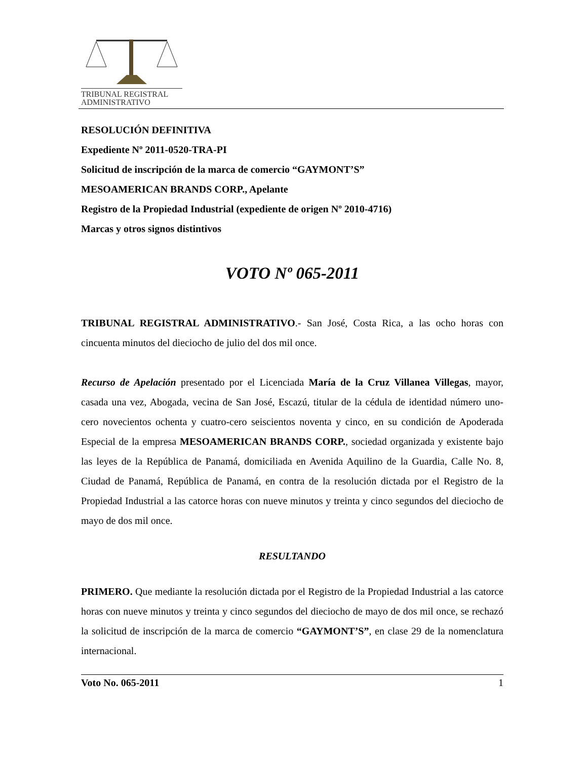TRIBUNAL REGISTRAL
ADMINISTRATIVO
RESOLUCIÓN DEFINITIVA
Expediente Nº 2011-0520-TRA-PI
Solicitud de inscripción de la marca de comercio “GAYMONT’S”
MESOAMERICAN BRANDS CORP., Apelante
Registro de la Propiedad Industrial (expediente de origen Nº 2010-4716)
Marcas y otros signos distintivos
VOTO Nº 065-2011
TRIBUNAL REGISTRAL ADMINISTRATIVO.- San José, Costa Rica, a las ocho horas con cincuenta minutos del dieciocho de julio del dos mil once.
Recurso de Apelación presentado por el Licenciada María de la Cruz Villanea Villegas, mayor, casada una vez, Abogada, vecina de San José, Escazú, titular de la cédula de identidad número uno- cero novecientos ochenta y cuatro-cero seiscientos noventa y cinco, en su condición de Apoderada Especial de la empresa MESOAMERICAN BRANDS CORP., sociedad organizada y existente bajo las leyes de la República de Panamá, domiciliada en Avenida Aquilino de la Guardia, Calle No. 8, Ciudad de Panamá, República de Panamá, en contra de la resolución dictada por el Registro de la Propiedad Industrial a las catorce horas con nueve minutos y treinta y cinco segundos del dieciocho de mayo de dos mil once.
RESULTANDO
PRIMERO. Que mediante la resolución dictada por el Registro de la Propiedad Industrial a las catorce horas con nueve minutos y treinta y cinco segundos del dieciocho de mayo de dos mil once, se rechazó la solicitud de inscripción de la marca de comercio “GAYMONT’S”, en clase 29 de la nomenclatura internacional.
Voto No. 065-2011 1